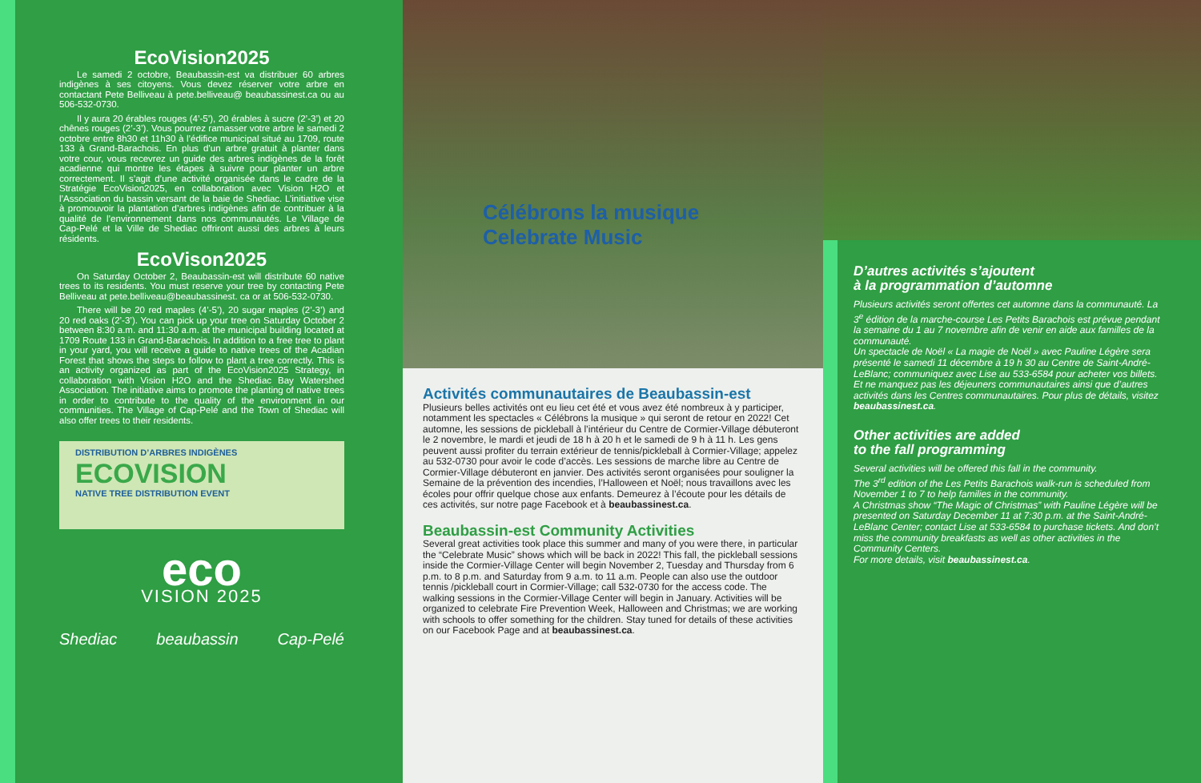EcoVision2025
Le samedi 2 octobre, Beaubassin-est va distribuer 60 arbres indigènes à ses citoyens. Vous devez réserver votre arbre en contactant Pete Belliveau à pete.belliveau@ beaubassinest.ca ou au 506-532-0730.
Il y aura 20 érables rouges (4’-5’), 20 érables à sucre (2’-3’) et 20 chênes rouges (2’-3’). Vous pourrez ramasser votre arbre le samedi 2 octobre entre 8h30 et 11h30 à l’édifice municipal situé au 1709, route 133 à Grand-Barachois. En plus d’un arbre gratuit à planter dans votre cour, vous recevrez un guide des arbres indigènes de la forêt acadienne qui montre les étapes à suivre pour planter un arbre correctement. Il s’agit d’une activité organisée dans le cadre de la Stratégie EcoVision2025, en collaboration avec Vision H2O et l’Association du bassin versant de la baie de Shediac. L’initiative vise à promouvoir la plantation d’arbres indigènes afin de contribuer à la qualité de l’environnement dans nos communautés. Le Village de Cap-Pelé et la Ville de Shediac offriront aussi des arbres à leurs résidents.
EcoVison2025
On Saturday October 2, Beaubassin-est will distribute 60 native trees to its residents. You must reserve your tree by contacting Pete Belliveau at pete.belliveau@beaubassinest. ca or at 506-532-0730.
There will be 20 red maples (4’-5’), 20 sugar maples (2’-3’) and 20 red oaks (2’-3’). You can pick up your tree on Saturday October 2 between 8:30 a.m. and 11:30 a.m. at the municipal building located at 1709 Route 133 in Grand-Barachois. In addition to a free tree to plant in your yard, you will receive a guide to native trees of the Acadian Forest that shows the steps to follow to plant a tree correctly. This is an activity organized as part of the EcoVision2025 Strategy, in collaboration with Vision H2O and the Shediac Bay Watershed Association. The initiative aims to promote the planting of native trees in order to contribute to the quality of the environment in our communities. The Village of Cap-Pelé and the Town of Shediac will also offer trees to their residents.
DISTRIBUTION D’ARBRES INDIGÈNES
ECOVISION
NATIVE TREE DISTRIBUTION EVENT
eco
VISION 2025
Shediac beaubassin Cap-Pelé
Célébrons la musique
Celebrate Music
Activités communautaires de Beaubassin-est
Plusieurs belles activités ont eu lieu cet été et vous avez été nombreux à y participer, notamment les spectacles « Célébrons la musique » qui seront de retour en 2022! Cet automne, les sessions de pickleball à l’intérieur du Centre de Cormier-Village débuteront le 2 novembre, le mardi et jeudi de 18 h à 20 h et le samedi de 9 h à 11 h. Les gens peuvent aussi profiter du terrain extérieur de tennis/pickleball à Cormier-Village; appelez au 532-0730 pour avoir le code d’accès. Les sessions de marche libre au Centre de Cormier-Village débuteront en janvier. Des activités seront organisées pour souligner la Semaine de la prévention des incendies, l’Halloween et Noël; nous travaillons avec les écoles pour offrir quelque chose aux enfants. Demeurez à l’écoute pour les détails de ces activités, sur notre page Facebook et à beaubassinest.ca.
Beaubassin-est Community Activities
Several great activities took place this summer and many of you were there, in particular the “Celebrate Music” shows which will be back in 2022! This fall, the pickleball sessions inside the Cormier-Village Center will begin November 2, Tuesday and Thursday from 6 p.m. to 8 p.m. and Saturday from 9 a.m. to 11 a.m. People can also use the outdoor tennis /pickleball court in Cormier-Village; call 532-0730 for the access code. The walking sessions in the Cormier-Village Center will begin in January. Activities will be organized to celebrate Fire Prevention Week, Halloween and Christmas; we are working with schools to offer something for the children. Stay tuned for details of these activities on our Facebook Page and at beaubassinest.ca.
D’autres activités s’ajoutent
à la programmation d’automne
Plusieurs activités seront offertes cet automne dans la communauté. La 3<sup>e</sup> édition de la marche-course Les Petits Barachois est prévue pendant la semaine du 1 au 7 novembre afin de venir en aide aux familles de la communauté.
Un spectacle de Noël « La magie de Noël » avec Pauline Légère sera présenté le samedi 11 décembre à 19 h 30 au Centre de Saint-André-LeBlanc; communiquez avec Lise au 533-6584 pour acheter vos billets. Et ne manquez pas les déjeuners communautaires ainsi que d’autres activités dans les Centres communautaires. Pour plus de détails, visitez beaubassinest.ca.
Other activities are added
to the fall programming
Several activities will be offered this fall in the community.
The 3<sup>rd</sup> edition of the Les Petits Barachois walk-run is scheduled from November 1 to 7 to help families in the community.
A Christmas show “The Magic of Christmas” with Pauline Légère will be presented on Saturday December 11 at 7:30 p.m. at the Saint-André-LeBlanc Center; contact Lise at 533-6584 to purchase tickets. And don’t miss the community breakfasts as well as other activities in the Community Centers.
For more details, visit beaubassinest.ca.